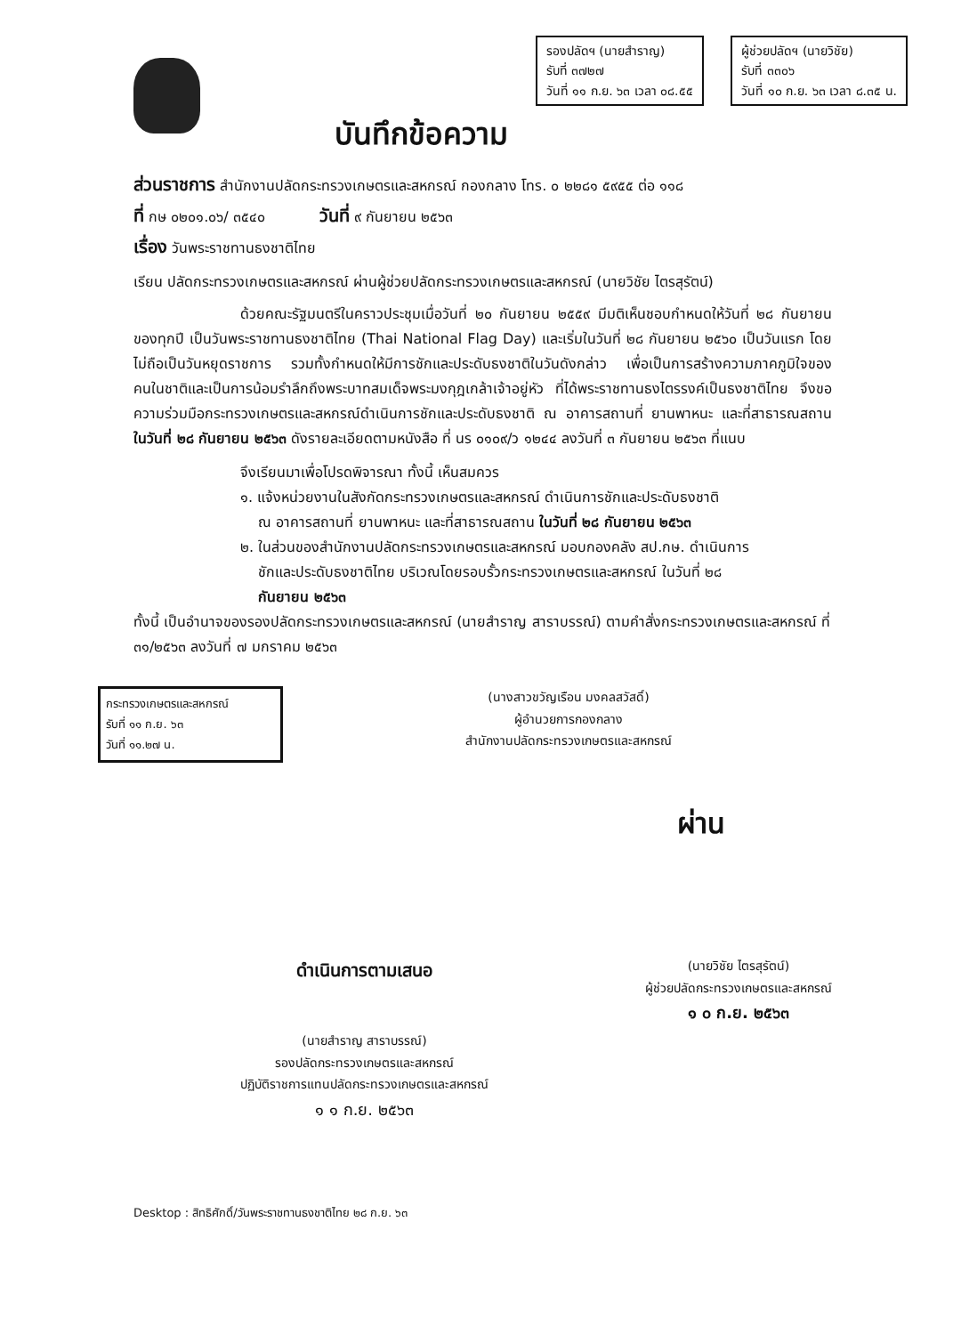บันทึกข้อความ
รองปลัดฯ (นายสำราญ)
รับที่ ๓๗๒๗
วันที่ ๑๑ ก.ย. ๖๓ เวลา ๐๘.๕๕
ผู้ช่วยปลัดฯ (นายวิชัย)
รับที่ ๓๓๐๖
วันที่ ๑๐ ก.ย. ๖๓ เวลา ๘.๓๕ น.
ส่วนราชการ สำนักงานปลัดกระทรวงเกษตรและสหกรณ์ กองกลาง โทร. ๐ ๒๒๘๑ ๕๙๕๕ ต่อ ๑๑๘
ที่ กษ ๐๒๐๑.๐๖/ ๓๕๔๐ วันที่ ๙ กันยายน ๒๕๖๓
เรื่อง วันพระราชทานธงชาติไทย
เรียน ปลัดกระทรวงเกษตรและสหกรณ์ ผ่านผู้ช่วยปลัดกระทรวงเกษตรและสหกรณ์ (นายวิชัย ไตรสุรัตน์)
ด้วยคณะรัฐมนตรีในคราวประชุมเมื่อวันที่ ๒๐ กันยายน ๒๕๕๙ มีมติเห็นชอบกำหนดให้วันที่ ๒๘ กันยายน ของทุกปี เป็นวันพระราชทานธงชาติไทย (Thai National Flag Day) และเริ่มในวันที่ ๒๘ กันยายน ๒๕๖๐ เป็นวันแรก โดยไม่ถือเป็นวันหยุดราชการ รวมทั้งกำหนดให้มีการชักและประดับธงชาติในวันดังกล่าว เพื่อเป็นการสร้างความภาคภูมิใจของคนในชาติและเป็นการน้อมรำลึกถึงพระบาทสมเด็จพระมงกุฎเกล้าเจ้าอยู่หัว ที่ได้พระราชทานธงไตรรงค์เป็นธงชาติไทย จึงขอความร่วมมือกระทรวงเกษตรและสหกรณ์ดำเนินการชักและประดับธงชาติ ณ อาคารสถานที่ ยานพาหนะ และที่สาธารณสถาน ในวันที่ ๒๘ กันยายน ๒๕๖๓ ดังรายละเอียดตามหนังสือ ที่ นร ๐๑๐๙/ว ๑๒๔๔ ลงวันที่ ๓ กันยายน ๒๕๖๓ ที่แนบ
จึงเรียนมาเพื่อโปรดพิจารณา ทั้งนี้ เห็นสมควร
๑. แจ้งหน่วยงานในสังกัดกระทรวงเกษตรและสหกรณ์ ดำเนินการชักและประดับธงชาติ
ณ อาคารสถานที่ ยานพาหนะ และที่สาธารณสถาน ในวันที่ ๒๘ กันยายน ๒๕๖๓
๒. ในส่วนของสำนักงานปลัดกระทรวงเกษตรและสหกรณ์ มอบกองคลัง สป.กษ. ดำเนินการ
ชักและประดับธงชาติไทย บริเวณโดยรอบรั้วกระทรวงเกษตรและสหกรณ์ ในวันที่ ๒๘
กันยายน ๒๕๖๓
ทั้งนี้ เป็นอำนาจของรองปลัดกระทรวงเกษตรและสหกรณ์ (นายสำราญ สาราบรรณ์) ตามคำสั่งกระทรวงเกษตรและสหกรณ์ ที่ ๓๑/๒๕๖๓ ลงวันที่ ๗ มกราคม ๒๕๖๓
กระทรวงเกษตรและสหกรณ์
รับที่ ๑๑ ก.ย. ๖๓
วันที่ ๑๑.๒๗ น.
(นางสาวขวัญเรือน มงคลสวัสดิ์)
ผู้อำนวยการกองกลาง
สำนักงานปลัดกระทรวงเกษตรและสหกรณ์
ผ่าน
ดำเนินการตามเสนอ
(นายสำราญ สาราบรรณ์)
รองปลัดกระทรวงเกษตรและสหกรณ์
ปฏิบัติราชการแทนปลัดกระทรวงเกษตรและสหกรณ์
๑ ๑ ก.ย. ๒๕๖๓
(นายวิชัย ไตรสุรัตน์)
ผู้ช่วยปลัดกระทรวงเกษตรและสหกรณ์
๑ ๐ ก.ย. ๒๕๖๓
Desktop : สิทธิศักดิ์/วันพระราชทานธงชาติไทย ๒๘ ก.ย. ๖๓